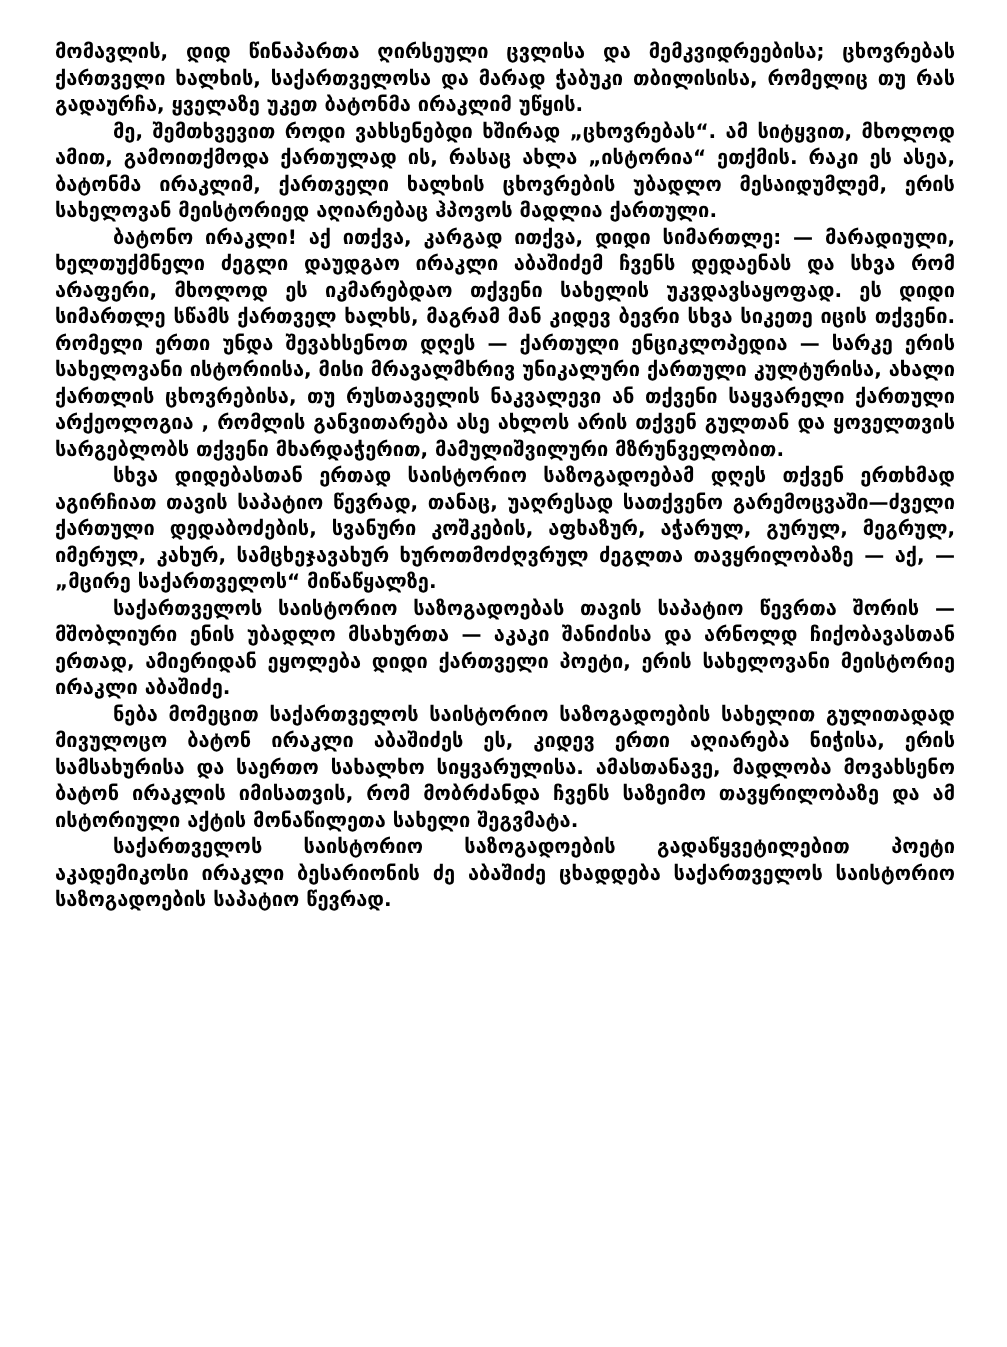მომავლის, დიდ წინაპართა ღირსეული ცვლისა და მემკვიდრეებისა; ცხოვრებას ქართველი ხალხის, საქართველოსა და მარად ჭაბუკი თბილისისა, რომელიც თუ რას გადაურჩა, ყველაზე უკეთ ბატონმა ირაკლიმ უწყის.
მე, შემთხვევით როდი ვახსენებდი ხშირად „ცხოვრებას“. ამ სიტყვით, მხოლოდ ამით, გამოითქმოდა ქართულად ის, რასაც ახლა „ისტორია“ ეთქმის. რაკი ეს ასეა, ბატონმა ირაკლიმ, ქართველი ხალხის ცხოვრების უბადლო მესაიდუმლემ, ერის სახელოვან მეისტორიედ აღიარებაც ჰპოვოს მადლია ქართული.
ბატონო ირაკლი! აქ ითქვა, კარგად ითქვა, დიდი სიმართლე: — მარადიული, ხელთუქმნელი ძეგლი დაუდგაო ირაკლი აბაშიძემ ჩვენს დედაენას და სხვა რომ არაფერი, მხოლოდ ეს იკმარებდაო თქვენი სახელის უკვდავსაყოფად. ეს დიდი სიმართლე სწამს ქართველ ხალხს, მაგრამ მან კიდევ ბევრი სხვა სიკეთე იცის თქვენი. რომელი ერთი უნდა შევახსენოთ დღეს — ქართული ენციკლოპედია — სარკე ერის სახელოვანი ისტორიისა, მისი მრავალმხრივ უნიკალური ქართული კულტურისა, ახალი ქართლის ცხოვრებისა, თუ რუსთაველის ნაკვალევი ან თქვენი საყვარელი ქართული არქეოლოგია , რომლის განვითარება ასე ახლოს არის თქვენ გულთან და ყოველთვის სარგებლობს თქვენი მხარდაჭერით, მამულიშვილური მზრუნველობით.
სხვა დიდებასთან ერთად საისტორიო საზოგადოებამ დღეს თქვენ ერთხმად აგირჩიათ თავის საპატიო წევრად, თანაც, უაღრესად სათქვენო გარემოცვაში—ძველი ქართული დედაბოძების, სვანური კოშკების, აფხაზურ, აჭარულ, გურულ, მეგრულ, იმერულ, კახურ, სამცხეჯავახურ ხუროთმოძღვრულ ძეგლთა თავყრილობაზე — აქ, — „მცირე საქართველოს“ მიწაწყალზე.
საქართველოს საისტორიო საზოგადოებას თავის საპატიო წევრთა შორის — მშობლიური ენის უბადლო მსახურთა — აკაკი შანიძისა და არნოლდ ჩიქობავასთან ერთად, ამიერიდან ეყოლება დიდი ქართველი პოეტი, ერის სახელოვანი მეისტორიე ირაკლი აბაშიძე.
ნება მომეცით საქართველოს საისტორიო საზოგადოების სახელით გულითადად მივულოცო ბატონ ირაკლი აბაშიძეს ეს, კიდევ ერთი აღიარება ნიჭისა, ერის სამსახურისა და საერთო სახალხო სიყვარულისა. ამასთანავე, მადლობა მოვახსენო ბატონ ირაკლის იმისათვის, რომ მობრძანდა ჩვენს საზეიმო თავყრილობაზე და ამ ისტორიული აქტის მონაწილეთა სახელი შეგვმატა.
საქართველოს საისტორიო საზოგადოების გადაწყვეტილებით პოეტი აკადემიკოსი ირაკლი ბესარიონის ძე აბაშიძე ცხადდება საქართველოს საისტორიო საზოგადოების საპატიო წევრად.